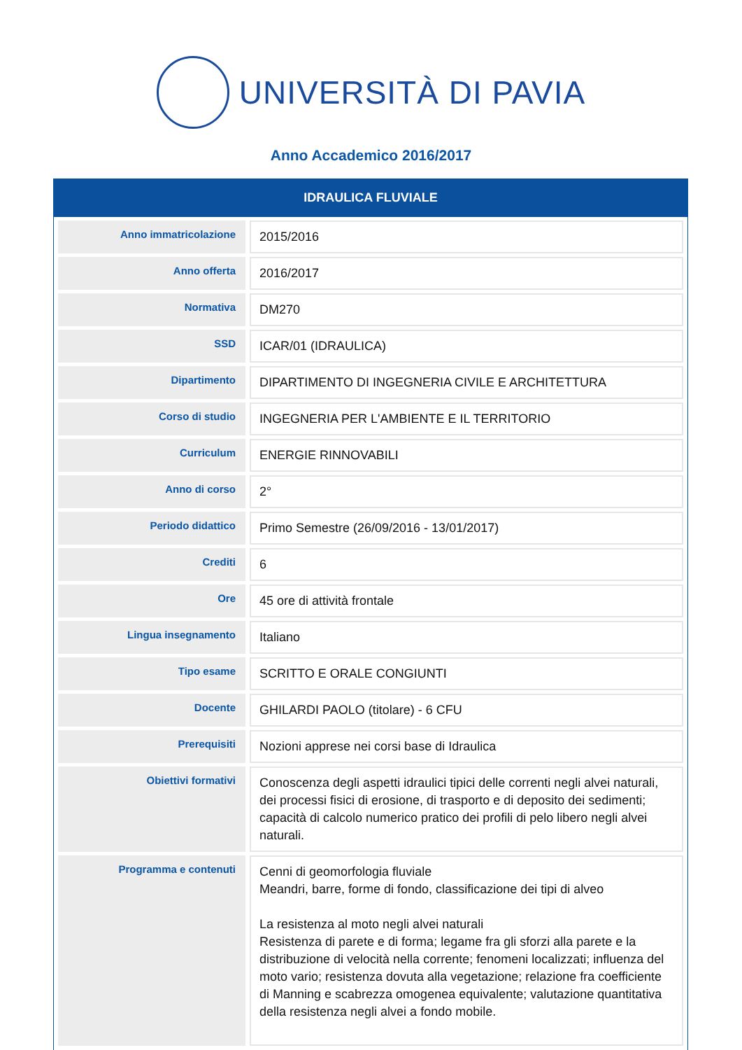UNIVERSITÀ DI PAVIA
Anno Accademico 2016/2017
IDRAULICA FLUVIALE
| Anno immatricolazione | 2015/2016 |
| Anno offerta | 2016/2017 |
| Normativa | DM270 |
| SSD | ICAR/01 (IDRAULICA) |
| Dipartimento | DIPARTIMENTO DI INGEGNERIA CIVILE E ARCHITETTURA |
| Corso di studio | INGEGNERIA PER L'AMBIENTE E IL TERRITORIO |
| Curriculum | ENERGIE RINNOVABILI |
| Anno di corso | 2° |
| Periodo didattico | Primo Semestre (26/09/2016 - 13/01/2017) |
| Crediti | 6 |
| Ore | 45 ore di attività frontale |
| Lingua insegnamento | Italiano |
| Tipo esame | SCRITTO E ORALE CONGIUNTI |
| Docente | GHILARDI PAOLO (titolare) - 6 CFU |
| Prerequisiti | Nozioni apprese nei corsi base di Idraulica |
| Obiettivi formativi | Conoscenza degli aspetti idraulici tipici delle correnti negli alvei naturali, dei processi fisici di erosione, di trasporto e di deposito dei sedimenti; capacità di calcolo numerico pratico dei profili di pelo libero negli alvei naturali. |
| Programma e contenuti | Cenni di geomorfologia fluviale Meandri, barre, forme di fondo, classificazione dei tipi di alveo La resistenza al moto negli alvei naturali Resistenza di parete e di forma; legame fra gli sforzi alla parete e la distribuzione di velocità nella corrente; fenomeni localizzati; influenza del moto vario; resistenza dovuta alla vegetazione; relazione fra coefficiente di Manning e scabrezza omogenea equivalente; valutazione quantitativa della resistenza negli alvei a fondo mobile. |